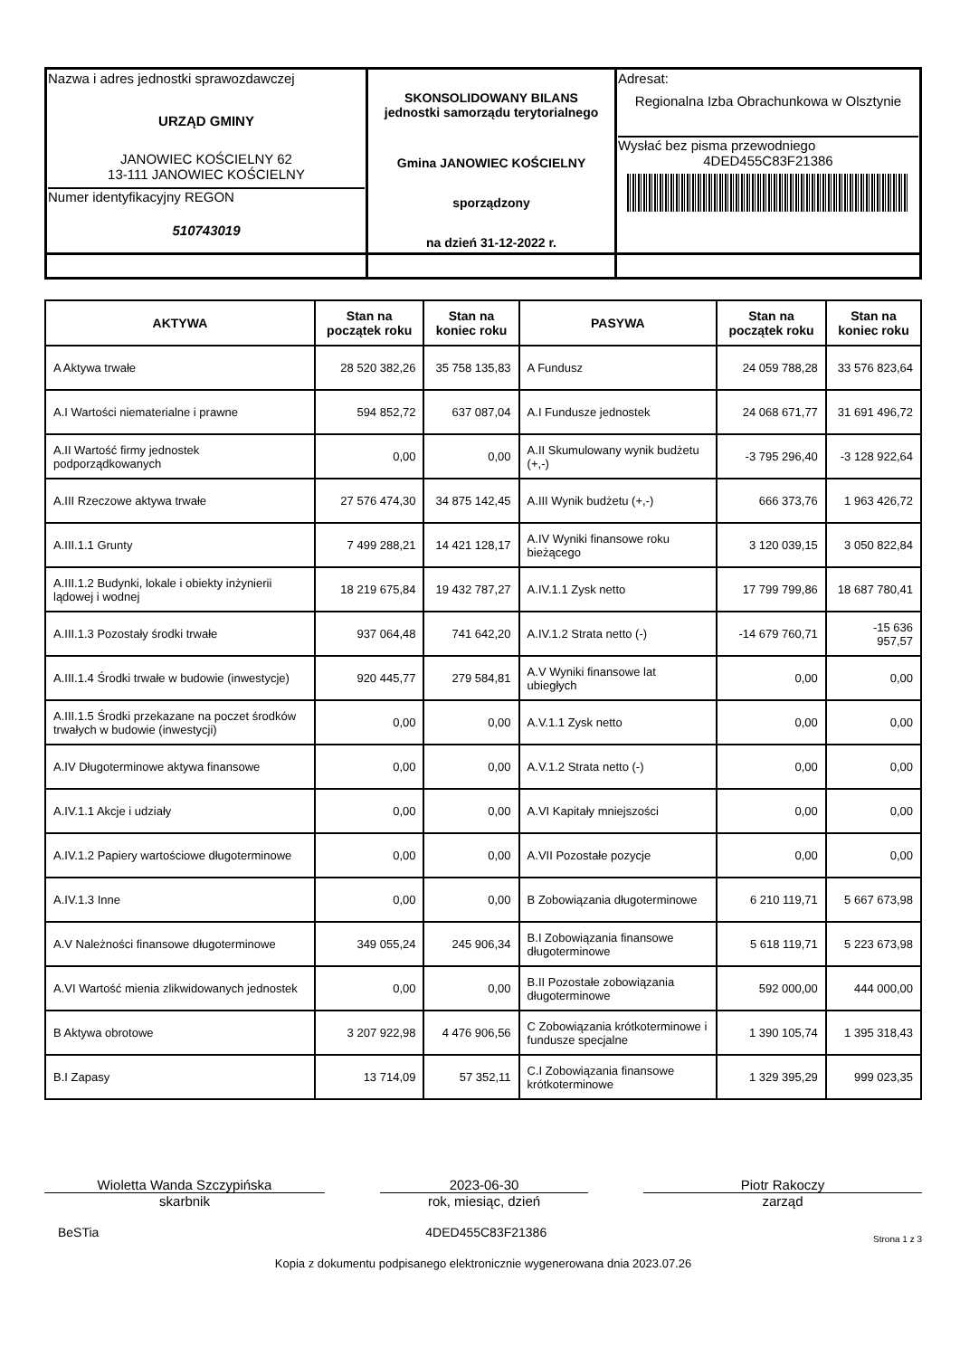| Nazwa i adres jednostki sprawozdawczej URZĄD GMINY JANOWIEC KOŚCIELNY 62 13-111 JANOWIEC KOŚCIELNY Numer identyfikacyjny REGON 510743019 | SKONSOLIDOWANY BILANS jednostki samorządu terytorialnego Gmina JANOWIEC KOŚCIELNY sporządzony na dzień 31-12-2022 r. | Adresat: Regionalna Izba Obrachunkowa w Olsztynie Wysłać bez pisma przewodniego 4DED455C83F21386 |
| AKTYWA | Stan na początek roku | Stan na koniec roku | PASYWA | Stan na początek roku | Stan na koniec roku |
| --- | --- | --- | --- | --- | --- |
| A Aktywa trwałe | 28 520 382,26 | 35 758 135,83 | A Fundusz | 24 059 788,28 | 33 576 823,64 |
| A.I Wartości niematerialne i prawne | 594 852,72 | 637 087,04 | A.I Fundusze jednostek | 24 068 671,77 | 31 691 496,72 |
| A.II Wartość firmy jednostek podporządkowanych | 0,00 | 0,00 | A.II Skumulowany wynik budżetu (+,-) | -3 795 296,40 | -3 128 922,64 |
| A.III Rzeczowe aktywa trwałe | 27 576 474,30 | 34 875 142,45 | A.III Wynik budżetu (+,-) | 666 373,76 | 1 963 426,72 |
| A.III.1.1 Grunty | 7 499 288,21 | 14 421 128,17 | A.IV Wyniki finansowe roku bieżącego | 3 120 039,15 | 3 050 822,84 |
| A.III.1.2 Budynki, lokale i obiekty inżynierii lądowej i wodnej | 18 219 675,84 | 19 432 787,27 | A.IV.1.1 Zysk netto | 17 799 799,86 | 18 687 780,41 |
| A.III.1.3 Pozostały środki trwałe | 937 064,48 | 741 642,20 | A.IV.1.2 Strata netto (-) | -14 679 760,71 | -15 636 957,57 |
| A.III.1.4 Środki trwałe w budowie (inwestycje) | 920 445,77 | 279 584,81 | A.V Wyniki finansowe lat ubiegłych | 0,00 | 0,00 |
| A.III.1.5 Środki przekazane na poczet środków trwałych w budowie (inwestycji) | 0,00 | 0,00 | A.V.1.1 Zysk netto | 0,00 | 0,00 |
| A.IV Długoterminowe aktywa finansowe | 0,00 | 0,00 | A.V.1.2 Strata netto (-) | 0,00 | 0,00 |
| A.IV.1.1 Akcje i udziały | 0,00 | 0,00 | A.VI Kapitały mniejszości | 0,00 | 0,00 |
| A.IV.1.2 Papiery wartościowe długoterminowe | 0,00 | 0,00 | A.VII Pozostałe pozycje | 0,00 | 0,00 |
| A.IV.1.3 Inne | 0,00 | 0,00 | B Zobowiązania długoterminowe | 6 210 119,71 | 5 667 673,98 |
| A.V Należności finansowe długoterminowe | 349 055,24 | 245 906,34 | B.I Zobowiązania finansowe długoterminowe | 5 618 119,71 | 5 223 673,98 |
| A.VI Wartość mienia zlikwidowanych jednostek | 0,00 | 0,00 | B.II Pozostałe zobowiązania długoterminowe | 592 000,00 | 444 000,00 |
| B Aktywa obrotowe | 3 207 922,98 | 4 476 906,56 | C Zobowiązania krótkoterminowe i fundusze specjalne | 1 390 105,74 | 1 395 318,43 |
| B.I Zapasy | 13 714,09 | 57 352,11 | C.I Zobowiązania finansowe krótkoterminowe | 1 329 395,29 | 999 023,35 |
Wioletta Wanda Szczypińska
skarbnik
2023-06-30
rok, miesiąc, dzień
Piotr Rakoczy
zarząd
BeSTia 4DED455C83F21386 Strona 1 z 3
Kopia z dokumentu podpisanego elektronicznie wygenerowana dnia 2023.07.26